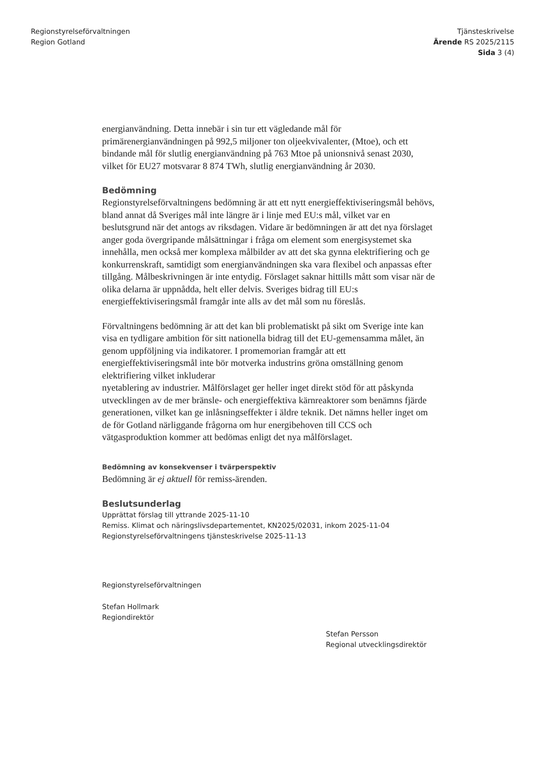Regionstyrelseförvaltningen
Region Gotland
Tjänsteskrivelse
Ärende RS 2025/2115
Sida 3 (4)
energianvändning. Detta innebär i sin tur ett vägledande mål för primärenergianvändningen på 992,5 miljoner ton oljeekvivalenter, (Mtoe), och ett bindande mål för slutlig energianvändning på 763 Mtoe på unionsnivå senast 2030, vilket för EU27 motsvarar 8 874 TWh, slutlig energianvändning år 2030.
Bedömning
Regionstyrelseförvaltningens bedömning är att ett nytt energieffektiviseringsmål behövs, bland annat då Sveriges mål inte längre är i linje med EU:s mål, vilket var en beslutsgrund när det antogs av riksdagen. Vidare är bedömningen är att det nya förslaget anger goda övergripande målsättningar i fråga om element som energisystemet ska innehålla, men också mer komplexa målbilder av att det ska gynna elektrifiering och ge konkurrenskraft, samtidigt som energianvändningen ska vara flexibel och anpassas efter tillgång. Målbeskrivningen är inte entydig. Förslaget saknar hittills mått som visar när de olika delarna är uppnådda, helt eller delvis. Sveriges bidrag till EU:s energieffektiviseringsmål framgår inte alls av det mål som nu föreslås.
Förvaltningens bedömning är att det kan bli problematiskt på sikt om Sverige inte kan visa en tydligare ambition för sitt nationella bidrag till det EU-gemensamma målet, än genom uppföljning via indikatorer. I promemorian framgår att ett energieffektiviseringsmål inte bör motverka industrins gröna omställning genom elektrifiering vilket inkluderar
nyetablering av industrier. Målförslaget ger heller inget direkt stöd för att påskynda utvecklingen av de mer bränsle- och energieffektiva kärnreaktorer som benämns fjärde generationen, vilket kan ge inlåsningseffekter i äldre teknik. Det nämns heller inget om de för Gotland närliggande frågorna om hur energibehoven till CCS och vätgasproduktion kommer att bedömas enligt det nya målförslaget.
Bedömning av konsekvenser i tvärperspektiv
Bedömning är ej aktuell för remiss-ärenden.
Beslutsunderlag
Upprättat förslag till yttrande 2025-11-10
Remiss. Klimat och näringslivsdepartementet, KN2025/02031, inkom 2025-11-04
Regionstyrelseförvaltningens tjänsteskrivelse 2025-11-13
Regionstyrelseförvaltningen
Stefan Hollmark
Regiondirektör
Stefan Persson
Regional utvecklingsdirektör